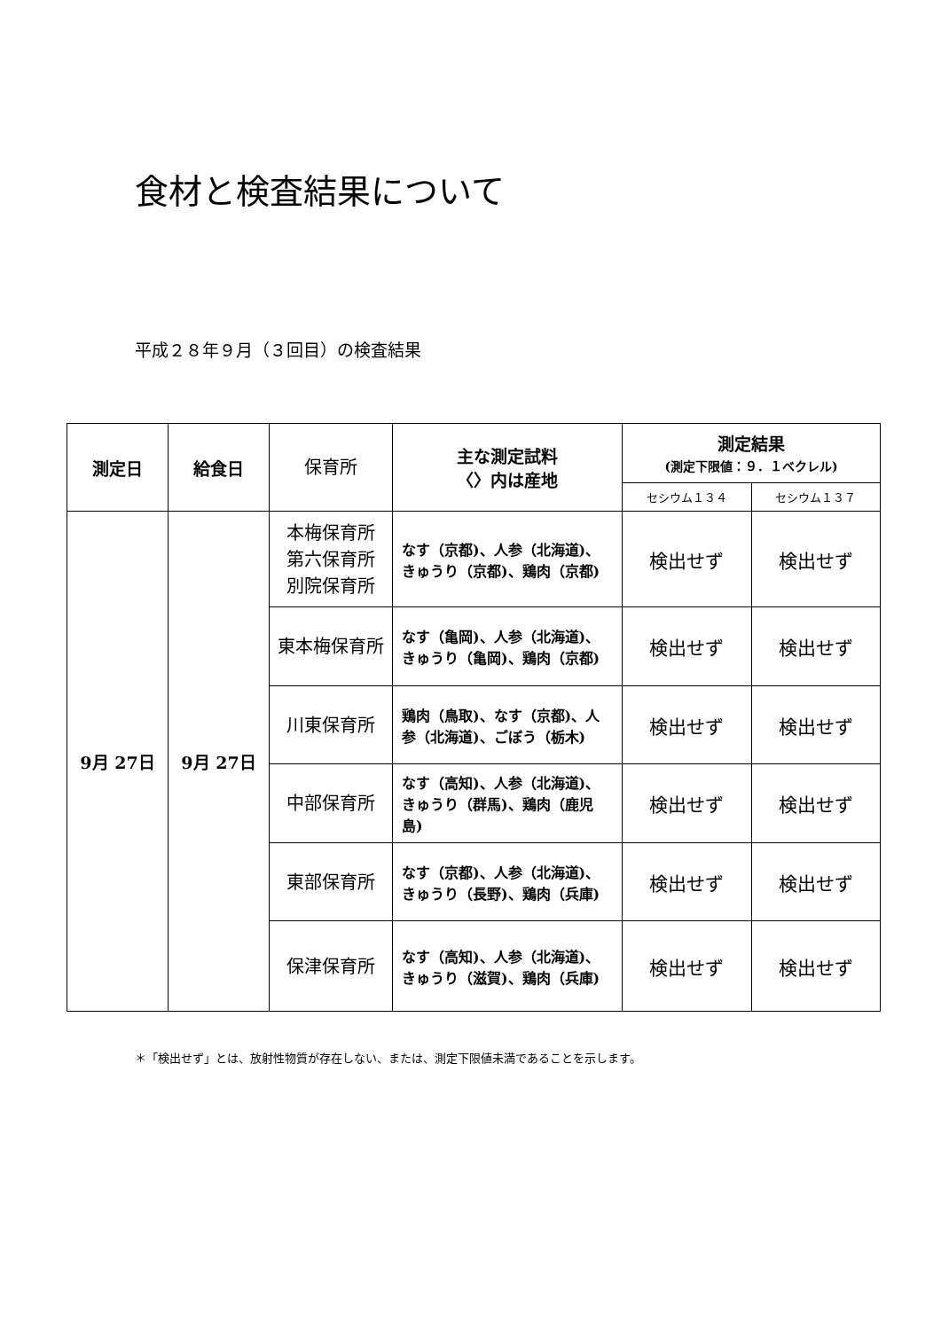食材と検査結果について
平成２８年９月（３回目）の検査結果
| 測定日 | 給食日 | 保育所 | 主な測定試料 〈〉内は産地 | 測定結果 (測定下限値：９．１ベクレル) | |
| --- | --- | --- | --- | --- | --- |
| | | | | セシウム１３４ | セシウム１３７ |
| 9月 27日 | 9月 27日 | 本梅保育所 第六保育所 別院保育所 | なす（京都)、人参（北海道)、きゅうり（京都)、鶏肉（京都) | 検出せず | 検出せず |
| | | 東本梅保育所 | なす（亀岡)、人参（北海道)、きゅうり（亀岡)、鶏肉（京都) | 検出せず | 検出せず |
| | | 川東保育所 | 鶏肉（鳥取)、なす（京都)、人参（北海道)、ごぼう（栃木) | 検出せず | 検出せず |
| | | 中部保育所 | なす（高知)、人参（北海道)、きゅうり（群馬)、鶏肉（鹿児島) | 検出せず | 検出せず |
| | | 東部保育所 | なす（京都)、人参（北海道)、きゅうり（長野)、鶏肉（兵庫) | 検出せず | 検出せず |
| | | 保津保育所 | なす（高知)、人参（北海道)、きゅうり（滋賀)、鶏肉（兵庫) | 検出せず | 検出せず |
＊「検出せず」とは、放射性物質が存在しない、または、測定下限値未満であることを示します。